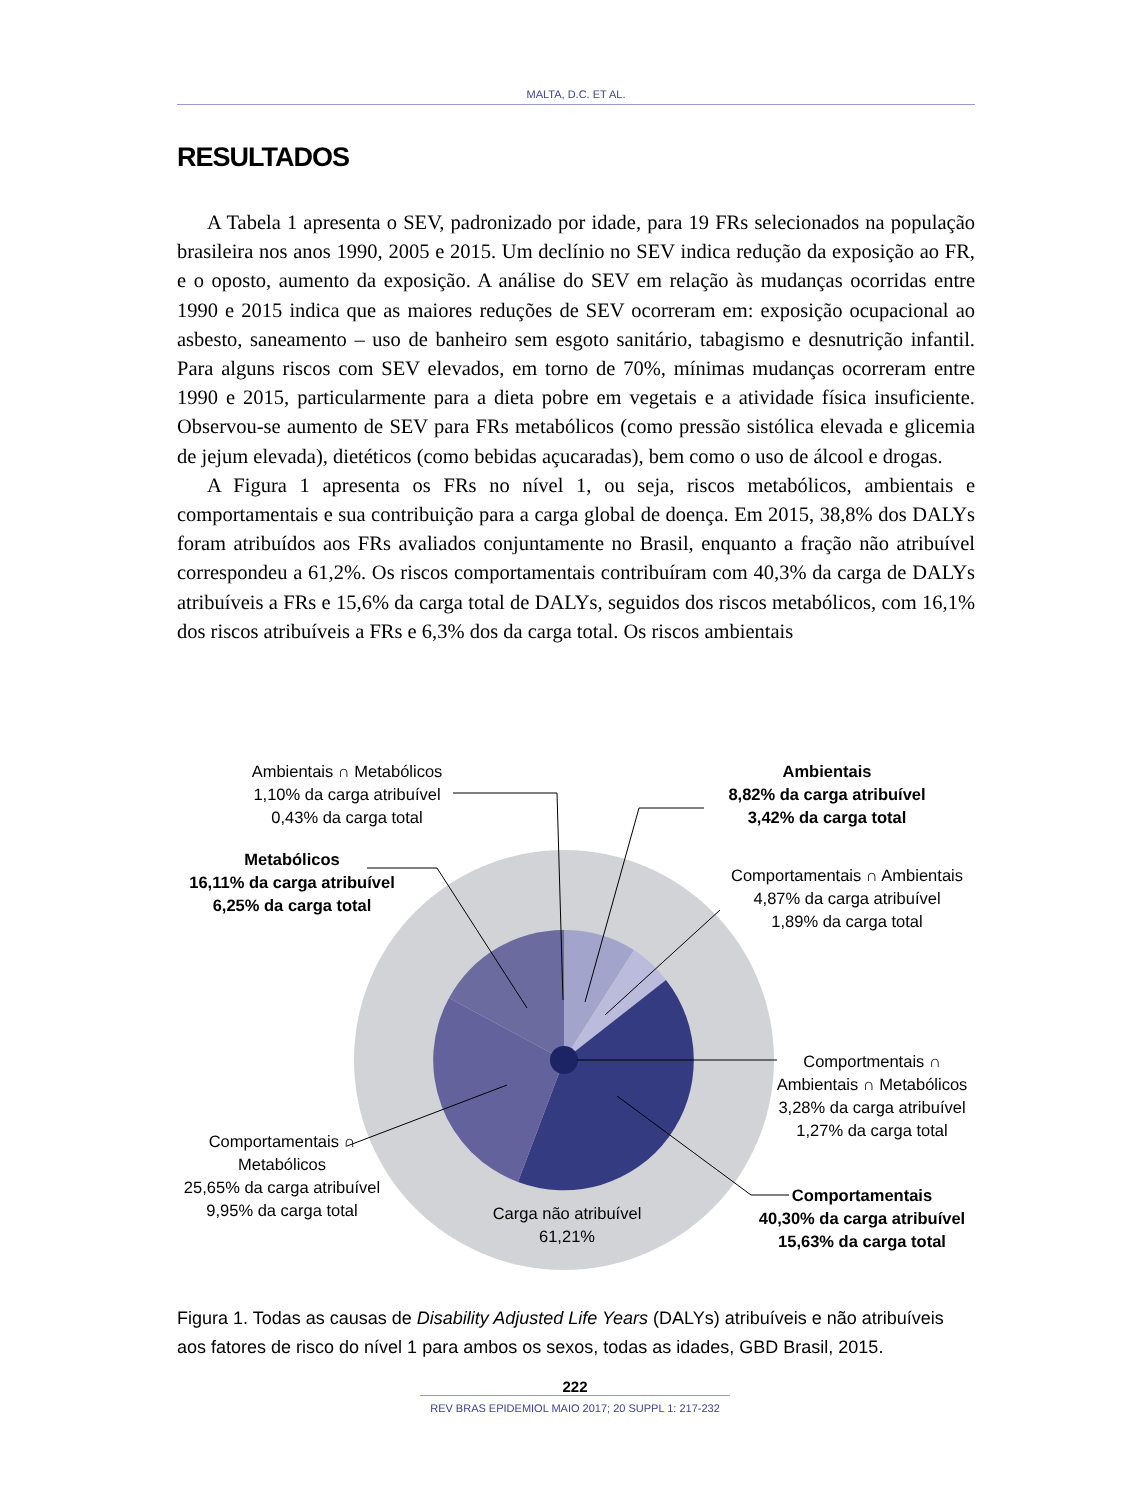MALTA, D.C. ET AL.
RESULTADOS
A Tabela 1 apresenta o SEV, padronizado por idade, para 19 FRs selecionados na população brasileira nos anos 1990, 2005 e 2015. Um declínio no SEV indica redução da exposição ao FR, e o oposto, aumento da exposição. A análise do SEV em relação às mudanças ocorridas entre 1990 e 2015 indica que as maiores reduções de SEV ocorreram em: exposição ocupacional ao asbesto, saneamento – uso de banheiro sem esgoto sanitário, tabagismo e desnutrição infantil. Para alguns riscos com SEV elevados, em torno de 70%, mínimas mudanças ocorreram entre 1990 e 2015, particularmente para a dieta pobre em vegetais e a atividade física insuficiente. Observou-se aumento de SEV para FRs metabólicos (como pressão sistólica elevada e glicemia de jejum elevada), dietéticos (como bebidas açucaradas), bem como o uso de álcool e drogas.
A Figura 1 apresenta os FRs no nível 1, ou seja, riscos metabólicos, ambientais e comportamentais e sua contribuição para a carga global de doença. Em 2015, 38,8% dos DALYs foram atribuídos aos FRs avaliados conjuntamente no Brasil, enquanto a fração não atribuível correspondeu a 61,2%. Os riscos comportamentais contribuíram com 40,3% da carga de DALYs atribuíveis a FRs e 15,6% da carga total de DALYs, seguidos dos riscos metabólicos, com 16,1% dos riscos atribuíveis a FRs e 6,3% dos da carga total. Os riscos ambientais
Ambientais ∩ Metabólicos
1,10% da carga atribuível
0,43% da carga total
Ambientais
8,82% da carga atribuível
3,42% da carga total
Comportamentais ∩ Ambientais
4,87% da carga atribuível
1,89% da carga total
Metabólicos
16,11% da carga atribuível
6,25% da carga total
Comportmentais ∩
Ambientais ∩ Metabólicos
3,28% da carga atribuível
1,27% da carga total
Comportamentais ∩
Metabólicos
25,65% da carga atribuível
9,95% da carga total
Carga não atribuível
61,21%
Comportamentais
40,30% da carga atribuível
15,63% da carga total
Figura 1. Todas as causas de Disability Adjusted Life Years (DALYs) atribuíveis e não atribuíveis aos fatores de risco do nível 1 para ambos os sexos, todas as idades, GBD Brasil, 2015.
222
REV BRAS EPIDEMIOL MAIO 2017; 20 SUPPL 1: 217-232